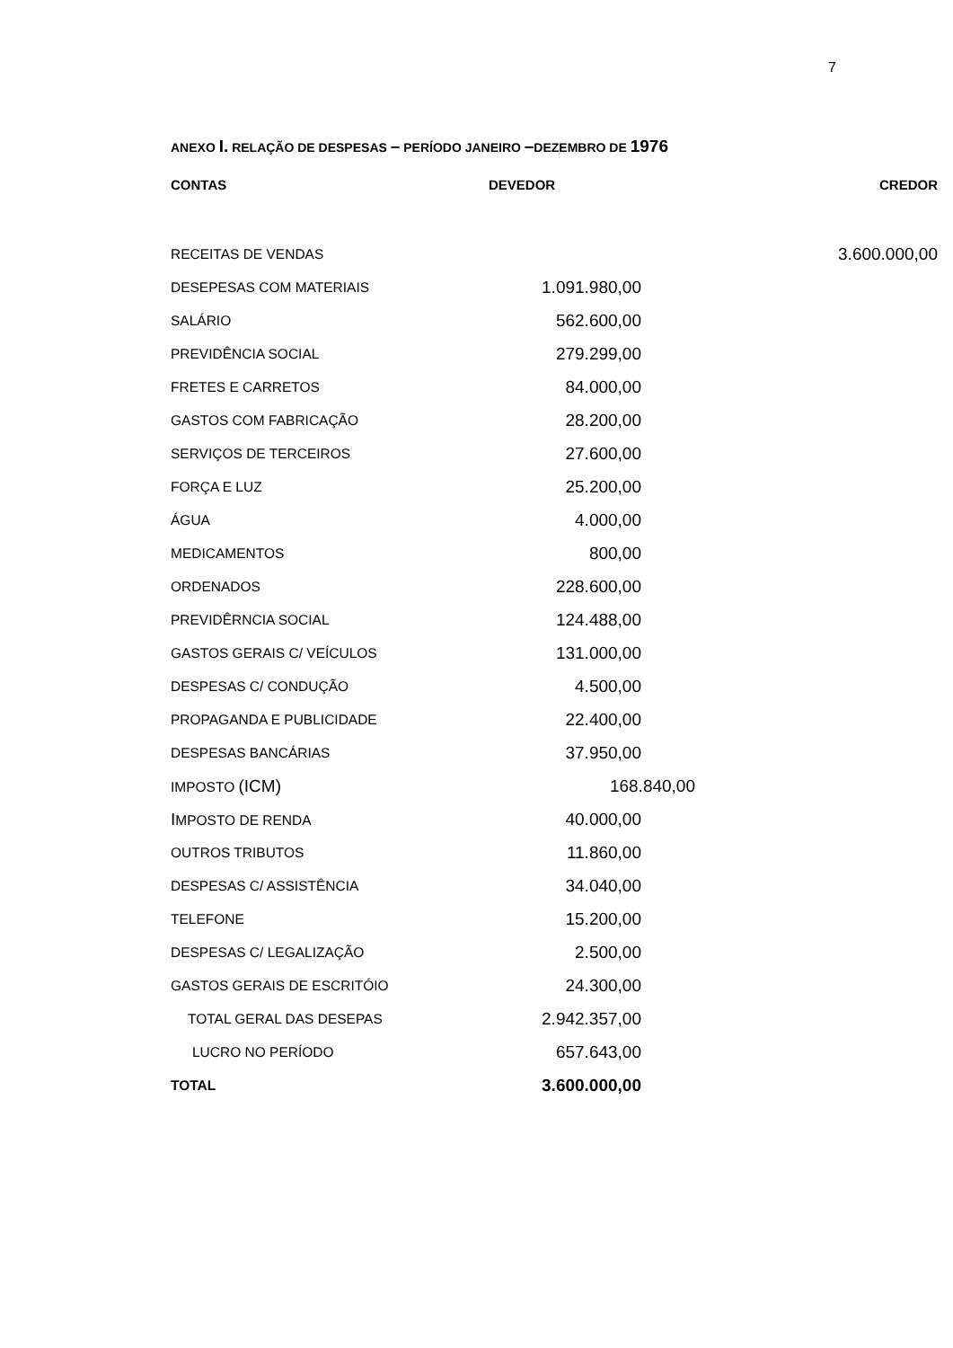7
ANEXO I. RELAÇÃO DE DESPESAS – PERÍODO JANEIRO –DEZEMBRO DE 1976
| CONTAS | DEVEDOR | CREDOR |
| --- | --- | --- |
| RECEITAS DE VENDAS | | 3.600.000,00 |
| DESEPESAS COM MATERIAIS | 1.091.980,00 | |
| SALÁRIO | 562.600,00 | |
| PREVIDÊNCIA SOCIAL | 279.299,00 | |
| FRETES E CARRETOS | 84.000,00 | |
| GASTOS COM FABRICAÇÃO | 28.200,00 | |
| SERVIÇOS DE TERCEIROS | 27.600,00 | |
| FORÇA E LUZ | 25.200,00 | |
| ÁGUA | 4.000,00 | |
| MEDICAMENTOS | 800,00 | |
| ORDENADOS | 228.600,00 | |
| PREVIDÊRNCIA SOCIAL | 124.488,00 | |
| GASTOS GERAIS C/ VEÍCULOS | 131.000,00 | |
| DESPESAS C/ CONDUÇÃO | 4.500,00 | |
| PROPAGANDA E PUBLICIDADE | 22.400,00 | |
| DESPESAS BANCÁRIAS | 37.950,00 | |
| IMPOSTO (ICM) | 168.840,00 | |
| I MPOSTO DE RENDA | 40.000,00 | |
| OUTROS TRIBUTOS | 11.860,00 | |
| DESPESAS C/ ASSISTÊNCIA | 34.040,00 | |
| TELEFONE | 15.200,00 | |
| DESPESAS C/ LEGALIZAÇÃO | 2.500,00 | |
| GASTOS GERAIS DE ESCRITÓIO | 24.300,00 | |
| TOTAL GERAL DAS DESEPAS | 2.942.357,00 | |
| LUCRO NO PERÍODO | 657.643,00 | |
| TOTAL | 3.600.000,00 | |